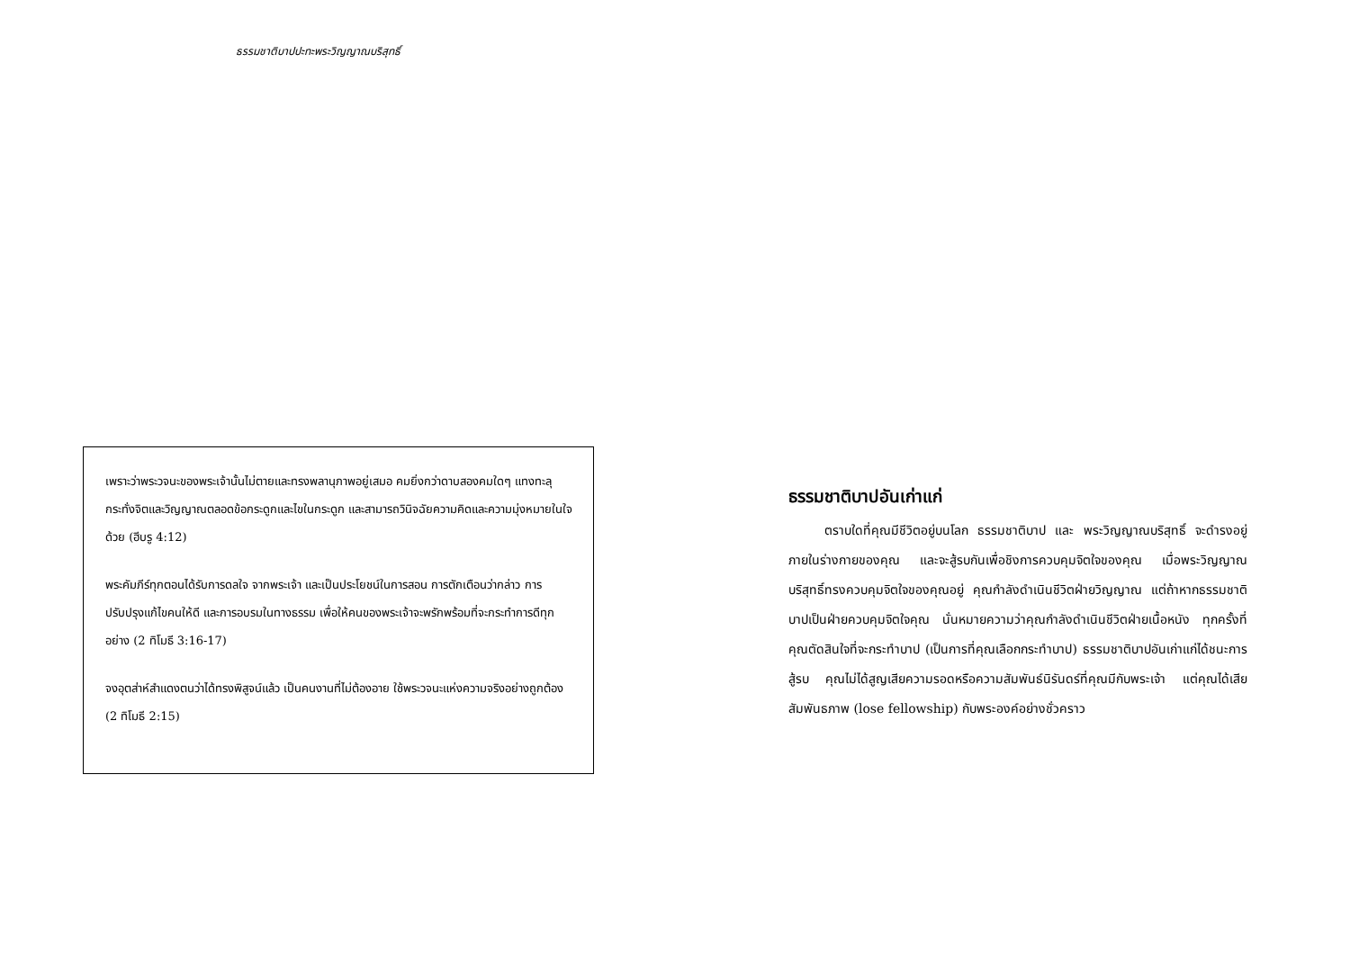ธรรมชาติบาปปะทะพระวิญญาณบริสุทธิ์
เพราะว่าพระวจนะของพระเจ้านั้นไม่ตายและทรงพลานุภาพอยู่เสมอ คมยิ่งกว่าดาบสองคมใดๆ แทงทะลุ กระทั่งจิตและวิญญาณตลอดข้อกระดูกและไขในกระดูก และสามารถวินิจฉัยความคิดและความมุ่งหมายในใจด้วย (ฮีบรู 4:12)
พระคัมภีร์ทุกตอนได้รับการดลใจ จากพระเจ้า และเป็นประโยชน์ในการสอน การตักเตือนว่ากล่าว การปรับปรุงแก้ไขคนให้ดี และการอบรมในทางธรรม เพื่อให้คนของพระเจ้าจะพรักพร้อมที่จะกระทำการดีทุกอย่าง (2 ทิโมธี 3:16-17)
จงอุตส่าห์สำแดงตนว่าได้ทรงพิสูจน์แล้ว เป็นคนงานที่ไม่ต้องอาย ใช้พระวจนะแห่งความจริงอย่างถูกต้อง (2 ทิโมธี 2:15)
ธรรมชาติบาปอันเก่าแก่
ตราบใดที่คุณมีชีวิตอยู่บนโลก ธรรมชาติบาป และ พระวิญญาณบริสุทธิ์ จะดำรงอยู่ภายในร่างกายของคุณ และจะสู้รบกันเพื่อชิงการควบคุมจิตใจของคุณ เมื่อพระวิญญาณบริสุทธิ์ทรงควบคุมจิตใจของคุณอยู่ คุณกำลังดำเนินชีวิตฝ่ายวิญญาณ แต่ถ้าหากธรรมชาติบาปเป็นฝ่ายควบคุมจิตใจคุณ นั่นหมายความว่าคุณกำลังดำเนินชีวิตฝ่ายเนื้อหนัง ทุกครั้งที่คุณตัดสินใจที่จะกระทำบาป (เป็นการที่คุณเลือกกระทำบาป) ธรรมชาติบาปอันเก่าแก่ได้ชนะการสู้รบ คุณไม่ได้สูญเสียความรอดหรือความสัมพันธ์นิรันดร์ที่คุณมีกับพระเจ้า แต่คุณได้เสียสัมพันธภาพ (lose fellowship) กับพระองค์อย่างชั่วคราว